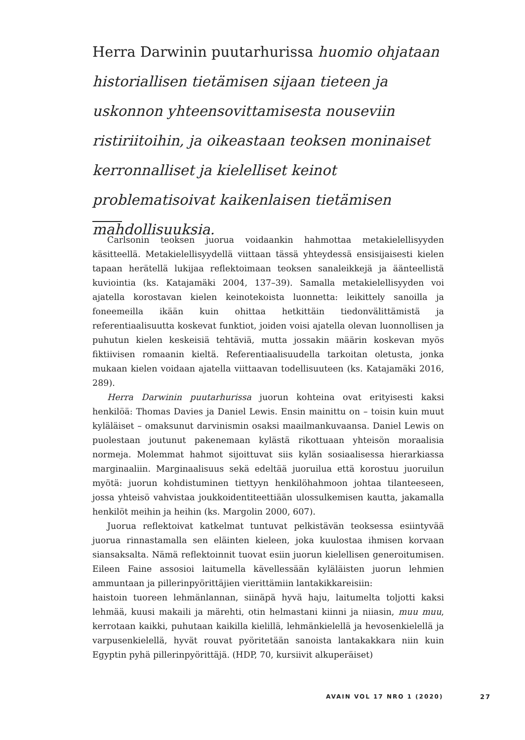Herra Darwinin puutarhurissa huomio ohjataan historiallisen tietämisen sijaan tieteen ja uskonnon yhteensovittamisesta nouseviin ristiriitoihin, ja oikeastaan teoksen moninaiset kerronnalliset ja kielelliset keinot problematisoivat kaikenlaisen tietämisen mahdollisuuksia.
Carlsonin teoksen juorua voidaankin hahmottaa metakielellisyyden käsitteellä. Metakielellisyydellä viittaan tässä yhteydessä ensisijaisesti kielen tapaan herätellä lukijaa reflektoimaan teoksen sanaleikkejä ja äänteellistä kuviointia (ks. Katajamäki 2004, 137–39). Samalla metakielellisyyden voi ajatella korostavan kielen keinotekoista luonnetta: leikittely sanoilla ja foneemeilla ikään kuin ohittaa hetkittäin tiedonvälittämistä ja referentiaalisuutta koskevat funktiot, joiden voisi ajatella olevan luonnollisen ja puhutun kielen keskeisiä tehtäviä, mutta jossakin määrin koskevan myös fiktiivisen romaanin kieltä. Referentiaalisuudella tarkoitan oletusta, jonka mukaan kielen voidaan ajatella viittaavan todellisuuteen (ks. Katajamäki 2016, 289).
Herra Darwinin puutarhurissa juorun kohteina ovat erityisesti kaksi henkilöä: Thomas Davies ja Daniel Lewis. Ensin mainittu on – toisin kuin muut kyläläiset – omaksunut darvinismin osaksi maailmankuvaansa. Daniel Lewis on puolestaan joutunut pakenemaan kylästä rikottuaan yhteisön moraalisia normeja. Molemmat hahmot sijoittuvat siis kylän sosiaalisessa hierarkiassa marginaaliin. Marginaalisuus sekä edeltää juoruilua että korostuu juoruilun myötä: juorun kohdistuminen tiettyyn henkilöhahmoon johtaa tilanteeseen, jossa yhteisö vahvistaa joukkoidentiteettiään ulossulkemisen kautta, jakamalla henkilöt meihin ja heihin (ks. Margolin 2000, 607).
Juorua reflektoivat katkelmat tuntuvat pelkistävän teoksessa esiintyvää juorua rinnastamalla sen eläinten kieleen, joka kuulostaa ihmisen korvaan siansaksalta. Nämä reflektoinnit tuovat esiin juorun kielellisen generoitumisen. Eileen Faine assosioi laitumella kävellessään kyläläisten juorun lehmien ammuntaan ja pillerinpyörittäjien vierittämiin lantakikkareisiin:
haistoin tuoreen lehmänlannan, siinäpä hyvä haju, laitumelta toljotti kaksi lehmää, kuusi makaili ja märehti, otin helmastani kiinni ja niiasin, muu muu, kerrotaan kaikki, puhutaan kaikilla kielillä, lehmänkielellä ja hevosenkielellä ja varpusenkielellä, hyvät rouvat pyöritetään sanoista lantakakkara niin kuin Egyptin pyhä pillerinpyörittäjä. (HDP, 70, kursiivit alkuperäiset)
AVAIN VOL 17 NRO 1 (2020) 27